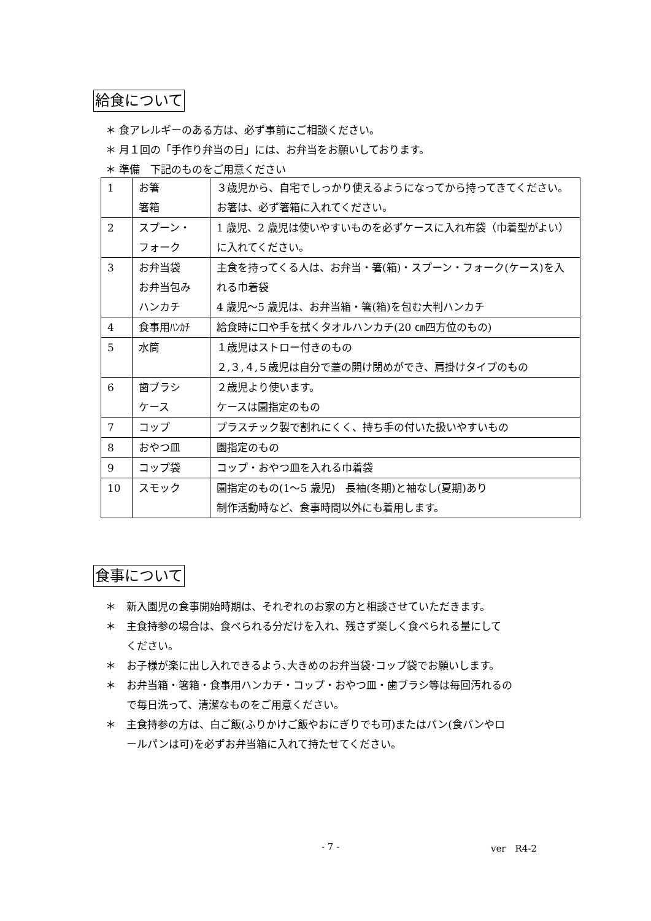給食について
＊ 食アレルギーのある方は、必ず事前にご相談ください。
＊ 月１回の「手作り弁当の日」には、お弁当をお願いしております。
＊ 準備　下記のものをご用意ください
| 1 | お箸 箸箱 | ３歳児から、自宅でしっかり使えるようになってから持ってきてください。 お箸は、必ず箸箱に入れてください。 |
| 2 | スプーン・ フォーク | 1 歳児、2 歳児は使いやすいものを必ずケースに入れ布袋（巾着型がよい）に入れてください。 |
| 3 | お弁当袋 お弁当包み ハンカチ | 主食を持ってくる人は、お弁当・箸(箱)・スプーン・フォーク(ケース)を入れる巾着袋 4 歳児～5 歳児は、お弁当箱・箸(箱)を包む大判ハンカチ |
| 4 | 食事用ﾊﾝｶﾁ | 給食時に口や手を拭くタオルハンカチ(20 ㎝四方位のもの) |
| 5 | 水筒 | １歳児はストロー付きのもの ２,３,４,５歳児は自分で蓋の開け閉めができ、肩掛けタイプのもの |
| 6 | 歯ブラシ ケース | ２歳児より使います。 ケースは園指定のもの |
| 7 | コップ | プラスチック製で割れにくく、持ち手の付いた扱いやすいもの |
| 8 | おやつ皿 | 園指定のもの |
| 9 | コップ袋 | コップ・おやつ皿を入れる巾着袋 |
| 10 | スモック | 園指定のもの(1～5 歳児) 長袖(冬期)と袖なし(夏期)あり 制作活動時など、食事時間以外にも着用します。 |
食事について
＊　新入園児の食事開始時期は、それぞれのお家の方と相談させていただきます。
＊　主食持参の場合は、食べられる分だけを入れ、残さず楽しく食べられる量にして
　　ください。
＊　お子様が楽に出し入れできるよう､大きめのお弁当袋･コップ袋でお願いします。
＊　お弁当箱・箸箱・食事用ハンカチ・コップ・おやつ皿・歯ブラシ等は毎回汚れるの
　　で毎日洗って、清潔なものをご用意ください。
＊　主食持参の方は、白ご飯(ふりかけご飯やおにぎりでも可)またはパン(食パンやロ
　　ールパンは可)を必ずお弁当箱に入れて持たせてください。
- 7 - ver　R4-2